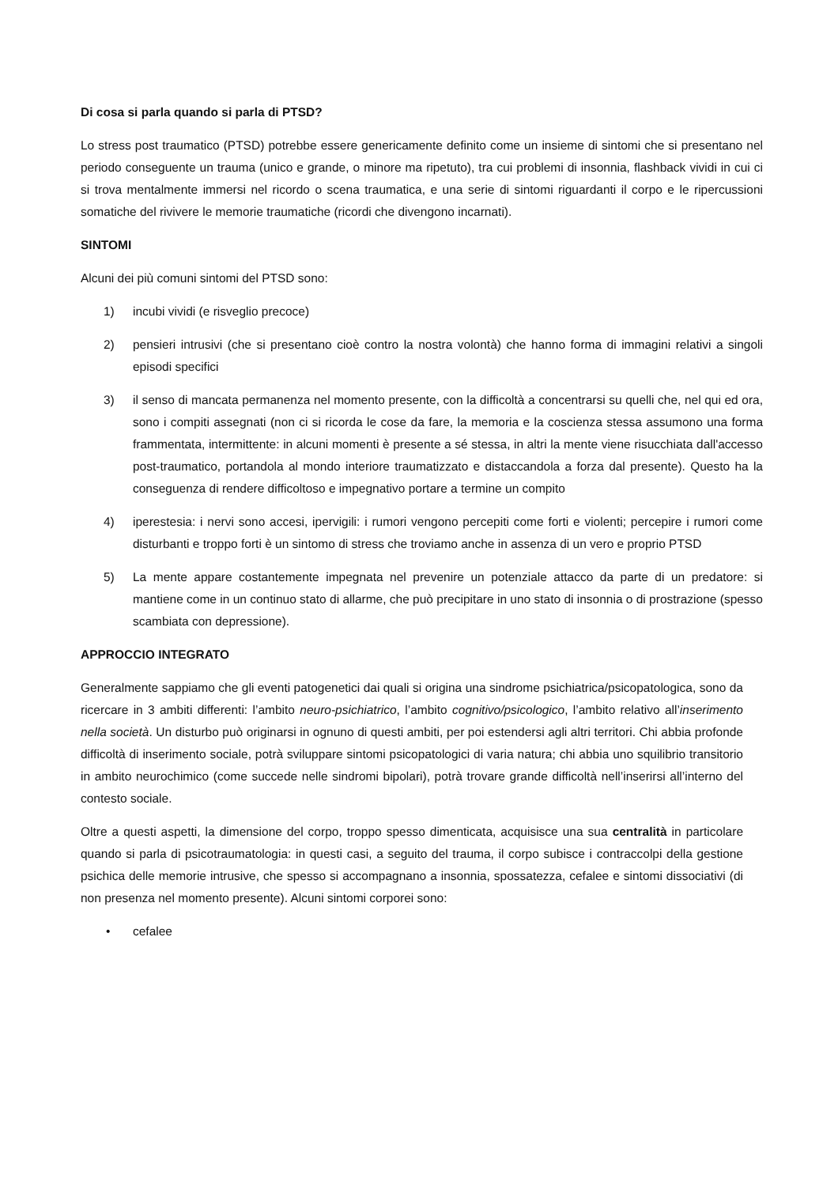Di cosa si parla quando si parla di PTSD?
Lo stress post traumatico (PTSD) potrebbe essere genericamente definito come un insieme di sintomi che si presentano nel periodo conseguente un trauma (unico e grande, o minore ma ripetuto), tra cui problemi di insonnia, flashback vividi in cui ci si trova mentalmente immersi nel ricordo o scena traumatica, e una serie di sintomi riguardanti il corpo e le ripercussioni somatiche del rivivere le memorie traumatiche (ricordi che divengono incarnati).
SINTOMI
Alcuni dei più comuni sintomi del PTSD sono:
1) incubi vividi (e risveglio precoce)
2) pensieri intrusivi (che si presentano cioè contro la nostra volontà) che hanno forma di immagini relativi a singoli episodi specifici
3) il senso di mancata permanenza nel momento presente, con la difficoltà a concentrarsi su quelli che, nel qui ed ora, sono i compiti assegnati (non ci si ricorda le cose da fare, la memoria e la coscienza stessa assumono una forma frammentata, intermittente: in alcuni momenti è presente a sé stessa, in altri la mente viene risucchiata dall'accesso post-traumatico, portandola al mondo interiore traumatizzato e distaccandola a forza dal presente). Questo ha la conseguenza di rendere difficoltoso e impegnativo portare a termine un compito
4) iperestesia: i nervi sono accesi, ipervigili: i rumori vengono percepiti come forti e violenti; percepire i rumori come disturbanti e troppo forti è un sintomo di stress che troviamo anche in assenza di un vero e proprio PTSD
5) La mente appare costantemente impegnata nel prevenire un potenziale attacco da parte di un predatore: si mantiene come in un continuo stato di allarme, che può precipitare in uno stato di insonnia o di prostrazione (spesso scambiata con depressione).
APPROCCIO INTEGRATO
Generalmente sappiamo che gli eventi patogenetici dai quali si origina una sindrome psichiatrica/psicopatologica, sono da ricercare in 3 ambiti differenti: l’ambito neuro-psichiatrico, l’ambito cognitivo/psicologico, l’ambito relativo all’inserimento nella società. Un disturbo può originarsi in ognuno di questi ambiti, per poi estendersi agli altri territori. Chi abbia profonde difficoltà di inserimento sociale, potrà sviluppare sintomi psicopatologici di varia natura; chi abbia uno squilibrio transitorio in ambito neurochimico (come succede nelle sindromi bipolari), potrà trovare grande difficoltà nell’inserirsi all’interno del contesto sociale.
Oltre a questi aspetti, la dimensione del corpo, troppo spesso dimenticata, acquisisce una sua centralità in particolare quando si parla di psicotraumatologia: in questi casi, a seguito del trauma, il corpo subisce i contraccolpi della gestione psichica delle memorie intrusive, che spesso si accompagnano a insonnia, spossatezza, cefalee e sintomi dissociativi (di non presenza nel momento presente). Alcuni sintomi corporei sono:
• cefalee